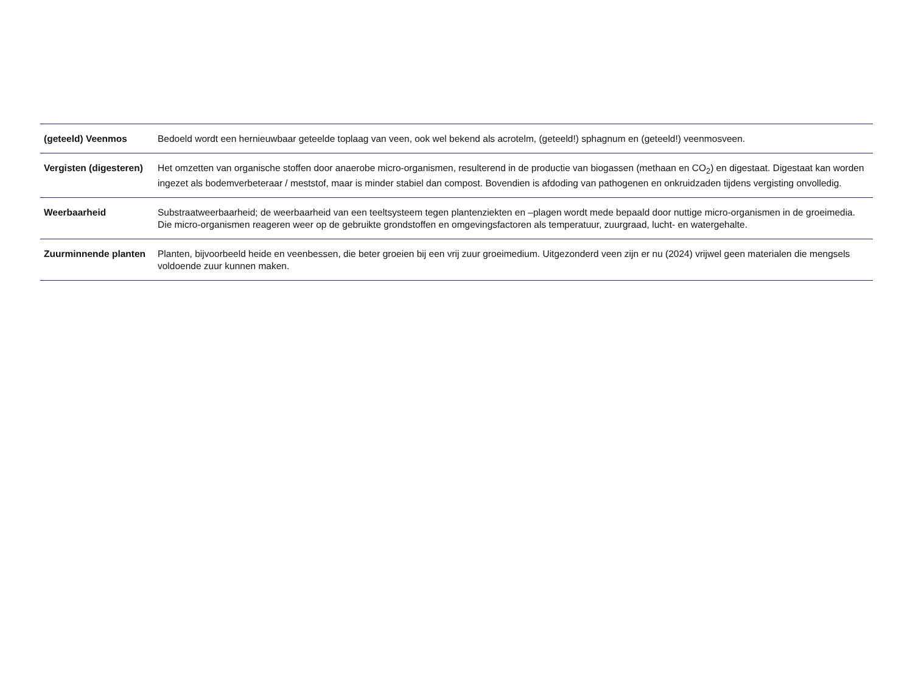| (geteeld) Veenmos | Bedoeld wordt een hernieuwbaar geteelde toplaag van veen, ook wel bekend als acrotelm, (geteeld!) sphagnum en (geteeld!) veenmosveen. |
| Vergisten (digesteren) | Het omzetten van organische stoffen door anaerobe micro-organismen, resulterend in de productie van biogassen (methaan en CO<sub>2</sub>) en digestaat. Digestaat kan worden ingezet als bodemverbeteraar / meststof, maar is minder stabiel dan compost. Bovendien is afdoding van pathogenen en onkruidzaden tijdens vergisting onvolledig. |
| Weerbaarheid | Substraatweerbaarheid; de weerbaarheid van een teeltsysteem tegen plantenziekten en –plagen wordt mede bepaald door nuttige micro-organismen in de groeimedia. Die micro-organismen reageren weer op de gebruikte grondstoffen en omgevingsfactoren als temperatuur, zuurgraad, lucht- en watergehalte. |
| Zuurminnende planten | Planten, bijvoorbeeld heide en veenbessen, die beter groeien bij een vrij zuur groeimedium. Uitgezonderd veen zijn er nu (2024) vrijwel geen materialen die mengsels voldoende zuur kunnen maken. |